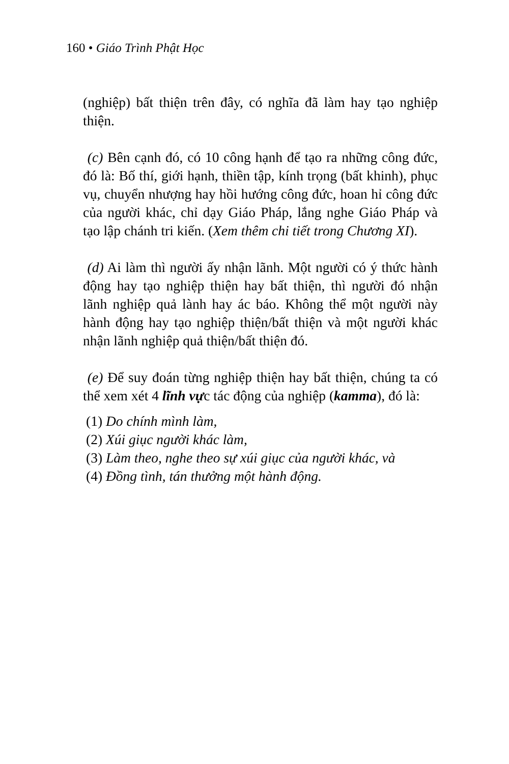160 • Giáo Trình Phật Học
(nghiệp) bất thiện trên đây, có nghĩa đã làm hay tạo nghiệp thiện.
(c) Bên cạnh đó, có 10 công hạnh để tạo ra những công đức, đó là: Bố thí, giới hạnh, thiền tập, kính trọng (bất khinh), phục vụ, chuyển nhượng hay hồi hướng công đức, hoan hỉ công đức của người khác, chỉ dạy Giáo Pháp, lắng nghe Giáo Pháp và tạo lập chánh tri kiến. (Xem thêm chi tiết trong Chương XI).
(d) Ai làm thì người ấy nhận lãnh. Một người có ý thức hành động hay tạo nghiệp thiện hay bất thiện, thì người đó nhận lãnh nghiệp quả lành hay ác báo. Không thể một người này hành động hay tạo nghiệp thiện/bất thiện và một người khác nhận lãnh nghiệp quả thiện/bất thiện đó.
(e) Để suy đoán từng nghiệp thiện hay bất thiện, chúng ta có thể xem xét 4 lĩnh vực tác động của nghiệp (kamma), đó là:
(1) Do chính mình làm,
(2) Xúi giục người khác làm,
(3) Làm theo, nghe theo sự xúi giục của người khác, và
(4) Đồng tình, tán thưởng một hành động.